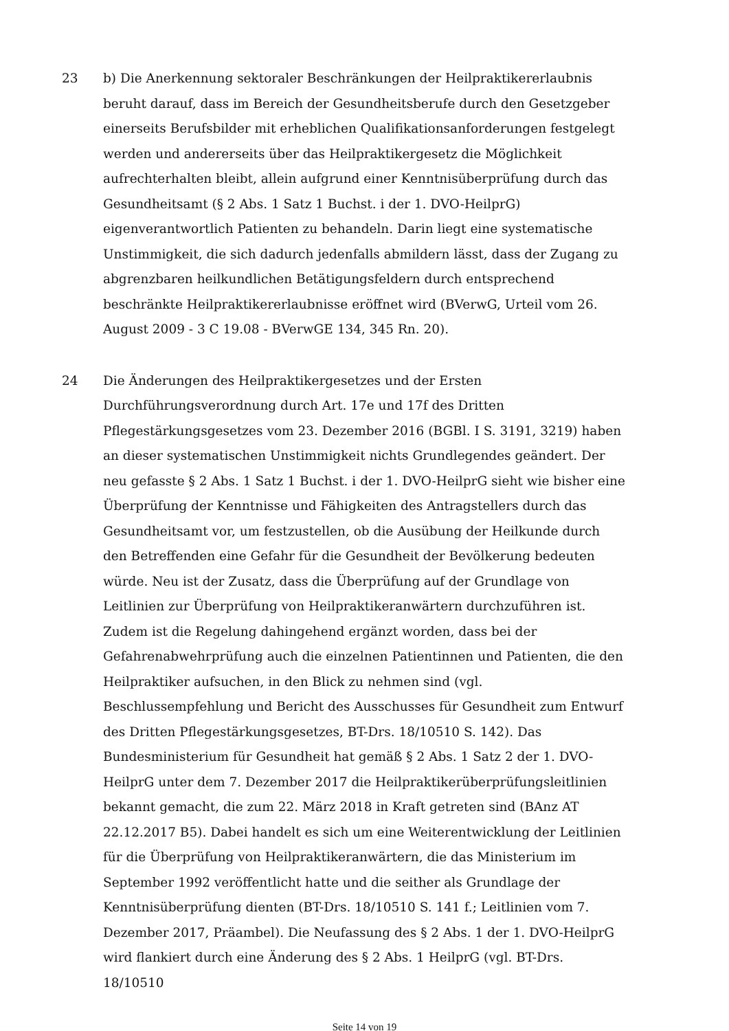23 b) Die Anerkennung sektoraler Beschränkungen der Heilpraktikererlaubnis beruht darauf, dass im Bereich der Gesundheitsberufe durch den Gesetzgeber einerseits Berufsbilder mit erheblichen Qualifikationsanforderungen festgelegt werden und andererseits über das Heilpraktikergesetz die Möglichkeit aufrechterhalten bleibt, allein aufgrund einer Kenntnisüberprüfung durch das Gesundheitsamt (§ 2 Abs. 1 Satz 1 Buchst. i der 1. DVO-HeilprG) eigenverantwortlich Patienten zu behandeln. Darin liegt eine systematische Unstimmigkeit, die sich dadurch jedenfalls abmildern lässt, dass der Zugang zu abgrenzbaren heilkundlichen Betätigungsfeldern durch entsprechend beschränkte Heilpraktikererlaubnisse eröffnet wird (BVerwG, Urteil vom 26. August 2009 - 3 C 19.08 - BVerwGE 134, 345 Rn. 20).
24 Die Änderungen des Heilpraktikergesetzes und der Ersten Durchführungsverordnung durch Art. 17e und 17f des Dritten Pflegestärkungsgesetzes vom 23. Dezember 2016 (BGBl. I S. 3191, 3219) haben an dieser systematischen Unstimmigkeit nichts Grundlegendes geändert. Der neu gefasste § 2 Abs. 1 Satz 1 Buchst. i der 1. DVO-HeilprG sieht wie bisher eine Überprüfung der Kenntnisse und Fähigkeiten des Antragstellers durch das Gesundheitsamt vor, um festzustellen, ob die Ausübung der Heilkunde durch den Betreffenden eine Gefahr für die Gesundheit der Bevölkerung bedeuten würde. Neu ist der Zusatz, dass die Überprüfung auf der Grundlage von Leitlinien zur Überprüfung von Heilpraktikeranwärtern durchzuführen ist. Zudem ist die Regelung dahingehend ergänzt worden, dass bei der Gefahrenabwehrprüfung auch die einzelnen Patientinnen und Patienten, die den Heilpraktiker aufsuchen, in den Blick zu nehmen sind (vgl. Beschlussempfehlung und Bericht des Ausschusses für Gesundheit zum Entwurf des Dritten Pflegestärkungsgesetzes, BT-Drs. 18/10510 S. 142). Das Bundesministerium für Gesundheit hat gemäß § 2 Abs. 1 Satz 2 der 1. DVO-HeilprG unter dem 7. Dezember 2017 die Heilpraktikerüberprüfungsleitlinien bekannt gemacht, die zum 22. März 2018 in Kraft getreten sind (BAnz AT 22.12.2017 B5). Dabei handelt es sich um eine Weiterentwicklung der Leitlinien für die Überprüfung von Heilpraktikeranwärtern, die das Ministerium im September 1992 veröffentlicht hatte und die seither als Grundlage der Kenntnisüberprüfung dienten (BT-Drs. 18/10510 S. 141 f.; Leitlinien vom 7. Dezember 2017, Präambel). Die Neufassung des § 2 Abs. 1 der 1. DVO-HeilprG wird flankiert durch eine Änderung des § 2 Abs. 1 HeilprG (vgl. BT-Drs. 18/10510
Seite 14 von 19